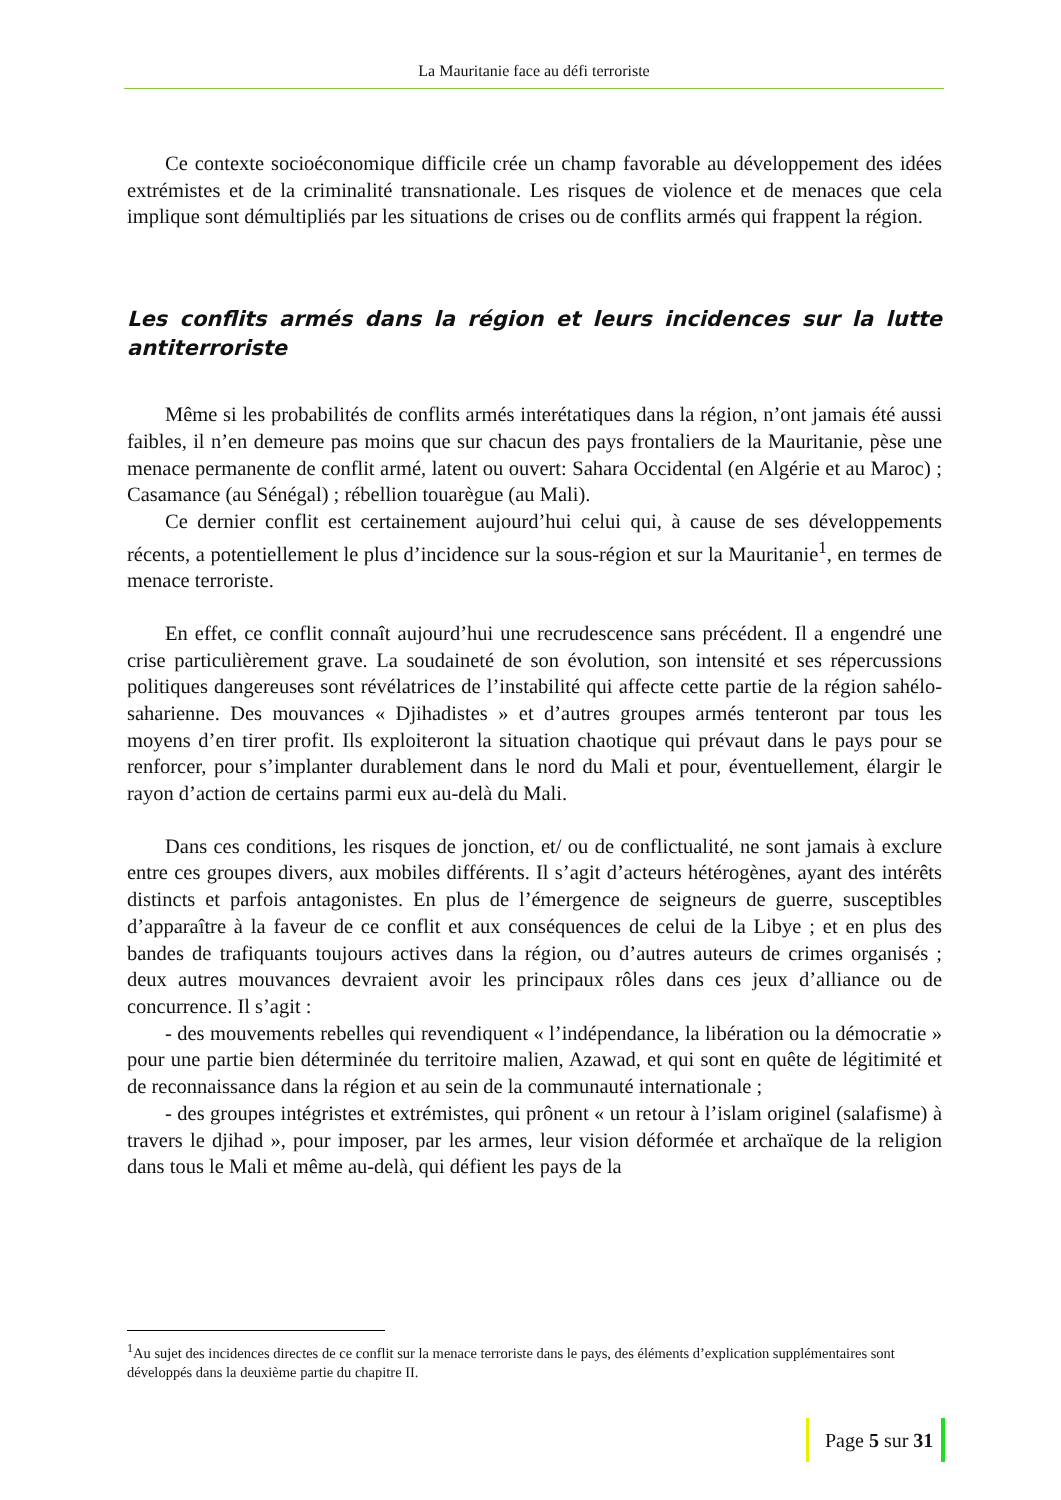La Mauritanie face au défi terroriste
Ce contexte socioéconomique difficile crée un champ favorable au développement des idées extrémistes et de la criminalité transnationale. Les risques de violence et de menaces que cela implique sont démultipliés par les situations de crises ou de conflits armés qui frappent la région.
Les conflits armés dans la région et leurs incidences sur la lutte antiterroriste
Même si les probabilités de conflits armés interétatiques dans la région, n’ont jamais été aussi faibles, il n’en demeure pas moins que sur chacun des pays frontaliers de la Mauritanie, pèse une menace permanente de conflit armé, latent ou ouvert: Sahara Occidental (en Algérie et au Maroc) ; Casamance (au Sénégal) ; rébellion touarègue (au Mali).
Ce dernier conflit est certainement aujourd’hui celui qui, à cause de ses développements récents, a potentiellement le plus d’incidence sur la sous-région et sur la Mauritanie<sup>1</sup>, en termes de menace terroriste.
En effet, ce conflit connaît aujourd’hui une recrudescence sans précédent. Il a engendré une crise particulièrement grave. La soudaineté de son évolution, son intensité et ses répercussions politiques dangereuses sont révélatrices de l’instabilité qui affecte cette partie de la région sahélo-saharienne. Des mouvances « Djihadistes » et d’autres groupes armés tenteront par tous les moyens d’en tirer profit. Ils exploiteront la situation chaotique qui prévaut dans le pays pour se renforcer, pour s’implanter durablement dans le nord du Mali et pour, éventuellement, élargir le rayon d’action de certains parmi eux au-delà du Mali.
Dans ces conditions, les risques de jonction, et/ ou de conflictualité, ne sont jamais à exclure entre ces groupes divers, aux mobiles différents. Il s’agit d’acteurs hétérogènes, ayant des intérêts distincts et parfois antagonistes. En plus de l’émergence de seigneurs de guerre, susceptibles d’apparaître à la faveur de ce conflit et aux conséquences de celui de la Libye ; et en plus des bandes de trafiquants toujours actives dans la région, ou d’autres auteurs de crimes organisés ; deux autres mouvances devraient avoir les principaux rôles dans ces jeux d’alliance ou de concurrence. Il s’agit :
- des mouvements rebelles qui revendiquent « l’indépendance, la libération ou la démocratie » pour une partie bien déterminée du territoire malien, Azawad, et qui sont en quête de légitimité et de reconnaissance dans la région et au sein de la communauté internationale ;
- des groupes intégristes et extrémistes, qui prônent « un retour à l’islam originel (salafisme) à travers le djihad », pour imposer, par les armes, leur vision déformée et archaïque de la religion dans tous le Mali et même au-delà, qui défient les pays de la
<sup>1</sup> Au sujet des incidences directes de ce conflit sur la menace terroriste dans le pays, des éléments d’explication supplémentaires sont développés dans la deuxième partie du chapitre II.
Page 5 sur 31